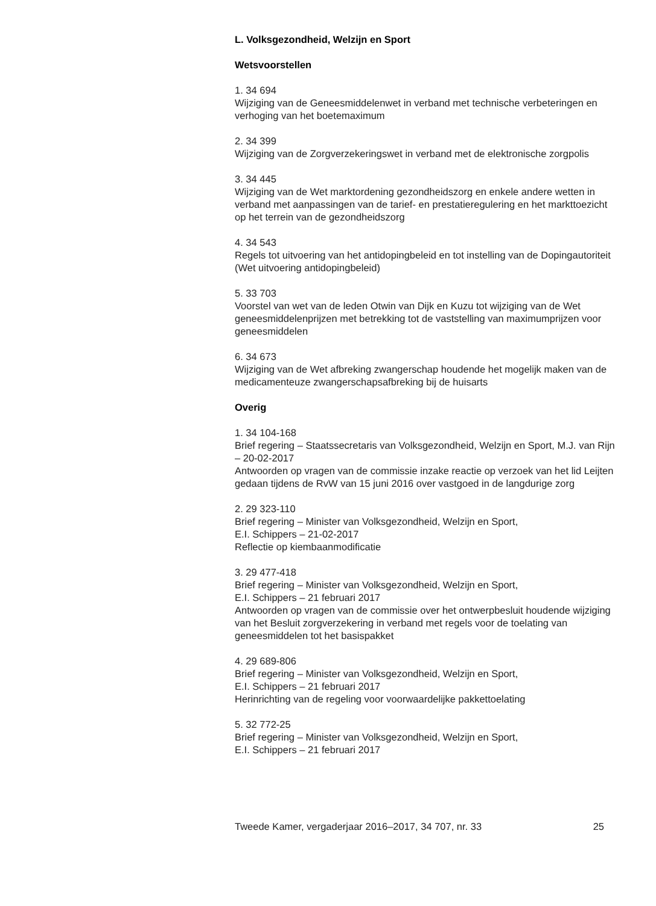L. Volksgezondheid, Welzijn en Sport
Wetsvoorstellen
1. 34 694
Wijziging van de Geneesmiddelenwet in verband met technische verbeteringen en verhoging van het boetemaximum
2. 34 399
Wijziging van de Zorgverzekeringswet in verband met de elektronische zorgpolis
3. 34 445
Wijziging van de Wet marktordening gezondheidszorg en enkele andere wetten in verband met aanpassingen van de tarief- en prestatieregulering en het markttoezicht op het terrein van de gezondheidszorg
4. 34 543
Regels tot uitvoering van het antidopingbeleid en tot instelling van de Dopingautoriteit (Wet uitvoering antidopingbeleid)
5. 33 703
Voorstel van wet van de leden Otwin van Dijk en Kuzu tot wijziging van de Wet geneesmiddelenprijzen met betrekking tot de vaststelling van maximumprijzen voor geneesmiddelen
6. 34 673
Wijziging van de Wet afbreking zwangerschap houdende het mogelijk maken van de medicamenteuze zwangerschapsafbreking bij de huisarts
Overig
1. 34 104-168
Brief regering – Staatssecretaris van Volksgezondheid, Welzijn en Sport, M.J. van Rijn – 20-02-2017
Antwoorden op vragen van de commissie inzake reactie op verzoek van het lid Leijten gedaan tijdens de RvW van 15 juni 2016 over vastgoed in de langdurige zorg
2. 29 323-110
Brief regering – Minister van Volksgezondheid, Welzijn en Sport,
E.I. Schippers – 21-02-2017
Reflectie op kiembaanmodificatie
3. 29 477-418
Brief regering – Minister van Volksgezondheid, Welzijn en Sport,
E.I. Schippers – 21 februari 2017
Antwoorden op vragen van de commissie over het ontwerpbesluit houdende wijziging van het Besluit zorgverzekering in verband met regels voor de toelating van geneesmiddelen tot het basispakket
4. 29 689-806
Brief regering – Minister van Volksgezondheid, Welzijn en Sport,
E.I. Schippers – 21 februari 2017
Herinrichting van de regeling voor voorwaardelijke pakkettoelating
5. 32 772-25
Brief regering – Minister van Volksgezondheid, Welzijn en Sport,
E.I. Schippers – 21 februari 2017
Tweede Kamer, vergaderjaar 2016–2017, 34 707, nr. 33 25